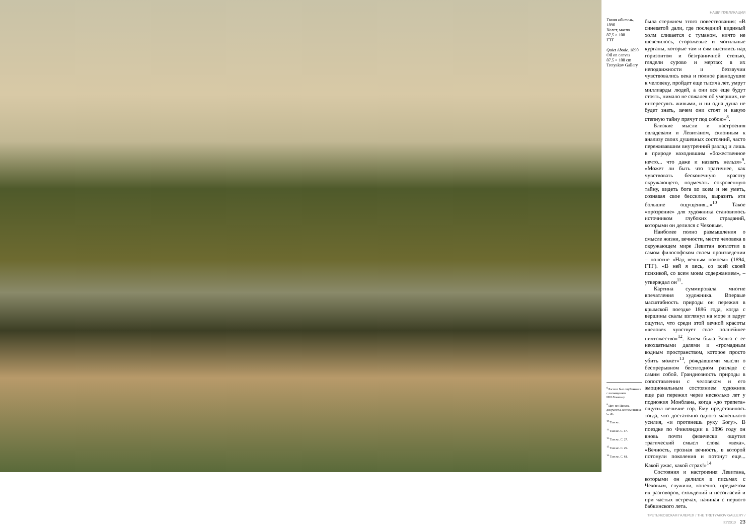Тихая обитель. 1890
Холст, масло
87,5 × 108
ГТГ
Quiet Abode. 1890
Oil on canvas
87.5 × 108 cm
Tretyakov Gallery
<sup>8</sup> Рассказ был опубликован с посвящением И.И.Левитану.
<sup>9</sup> Цит. по: Письма, документы, воспоминания. С. 30.
<sup>10</sup> Там же.
<sup>11</sup> Там же. С. 47.
<sup>12</sup> Там же. С. 27.
<sup>13</sup> Там же. С. 29.
<sup>14</sup> Там же. С. 61.
НАШИ ПУБЛИКАЦИИ
была стержнем этого повествования: «В синеватой дали, где последний видимый холм сливается с туманом, ничто не шевелилось, сторожевые и могильные курганы, которые там и сям высились над горизонтом и безграничной степью, глядели сурово и мертво: в их неподвижности и беззвучии чувствовались века и полное равнодушие к человеку, пройдет еще тысяча лет, умрут миллиарды людей, а они все еще будут стоять, нимало не сожалея об умерших, не интересуясь живыми, и ни одна душа не будет знать, зачем они стоят и какую степную тайну прячут под собою»<sup>8</sup>.
Близкие мысли и настроения овладевали и Левитаном, склонным к анализу своих душевных состояний, часто переживавшим внутренний разлад и лишь в природе находившим «божественное нечто... что даже и назвать нельзя»<sup>9</sup>. «Может ли быть что трагичнее, как чувствовать бесконечную красоту окружающего, подмечать сокровенную тайну, видеть бога во всем и не уметь, сознавая свое бессилие, выразить эти большие ощущения...»<sup>10</sup> Такое «прозрение» для художника становилось источником глубоких страданий, которыми он делился с Чеховым.
Наиболее полно размышления о смысле жизни, вечности, месте человека в окружающем мире Левитан воплотил в самом философском своем произведении – полотне «Над вечным покоем» (1894, ГТГ). «В ней я весь, со всей своей психикой, со всем моим содержанием», – утверждал он<sup>11</sup>.
Картина суммировала многие впечатления художника. Впервые масштабность природы он пережил в крымской поездке 1886 года, когда с вершины скалы взглянул на море и вдруг ощутил, что среди этой вечной красоты «человек чувствует свое полнейшее ничтожество»<sup>12</sup>. Затем была Волга с ее неохватными далями и «громадным водным пространством, которое просто убить может»<sup>13</sup>, рождавшими мысли о беспрерывном бесплодном разладе с самим собой. Грандиозность природы в сопоставлении с человеком и его эмоциональным состоянием художник еще раз пережил через несколько лет у подножия Монблана, когда «до трепета» ощутил величие гор. Ему представилось тогда, что достаточно одного маленького усилия, «и протянешь руку Богу». В поездке по Финляндии в 1896 году он вновь почти физически ощутил трагический смысл слова «века». «Вечность, грозная вечность, в которой потонули поколения и потонут еще... Какой ужас, какой страх!»<sup>14</sup>
Состояния и настроения Левитана, которыми он делился в письмах с Чеховым, служили, конечно, предметом их разговоров, схождений и несогласий и при частых встречах, начиная с первого бабкинского лета.
ТРЕТЬЯКОВСКАЯ ГАЛЕРЕЯ / THE TRETYAKOV GALLERY / #2'2010 23